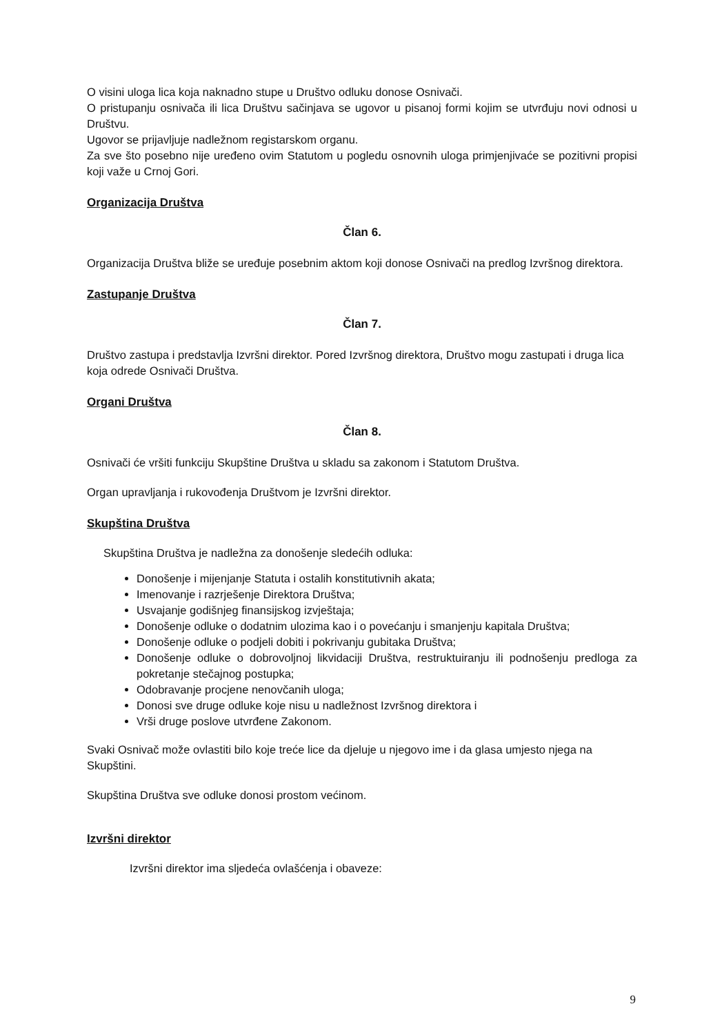O visini uloga lica koja naknadno stupe u Društvo odluku donose Osnivači.
O pristupanju osnivača ili lica Društvu sačinjava se ugovor u pisanoj formi kojim se utvrđuju novi odnosi u Društvu.
Ugovor se prijavljuje nadležnom registarskom organu.
Za sve što posebno nije uređeno ovim Statutom u pogledu osnovnih uloga primjenjivaće se pozitivni propisi koji važe u Crnoj Gori.
Organizacija Društva
Član 6.
Organizacija Društva bliže se uređuje posebnim aktom koji donose Osnivači na predlog Izvršnog direktora.
Zastupanje Društva
Član 7.
Društvo zastupa i predstavlja Izvršni direktor. Pored Izvršnog direktora, Društvo mogu zastupati i druga lica koja odrede Osnivači Društva.
Organi Društva
Član 8.
Osnivači će vršiti funkciju Skupštine Društva u skladu sa zakonom i Statutom Društva.
Organ upravljanja i rukovođenja Društvom je Izvršni direktor.
Skupština Društva
Skupština Društva je nadležna za donošenje sledećih odluka:
Donošenje i mijenjanje Statuta i ostalih konstitutivnih akata;
Imenovanje i razrješenje Direktora Društva;
Usvajanje godišnjeg finansijskog izvještaja;
Donošenje odluke o dodatnim ulozima kao i o povećanju i smanjenju kapitala Društva;
Donošenje odluke o podjeli dobiti i pokrivanju gubitaka Društva;
Donošenje odluke o dobrovoljnoj likvidaciji Društva, restruktuiranju ili podnošenju predloga za pokretanje stečajnog postupka;
Odobravanje procjene nenovčanih uloga;
Donosi sve druge odluke koje nisu u nadležnost Izvršnog direktora i
Vrši druge poslove utvrđene Zakonom.
Svaki Osnivač može ovlastiti bilo koje treće lice da djeluje u njegovo ime i da glasa umjesto njega na Skupštini.
Skupština Društva sve odluke donosi prostom većinom.
Izvršni direktor
Izvršni direktor ima sljedeća ovlašćenja i obaveze:
9